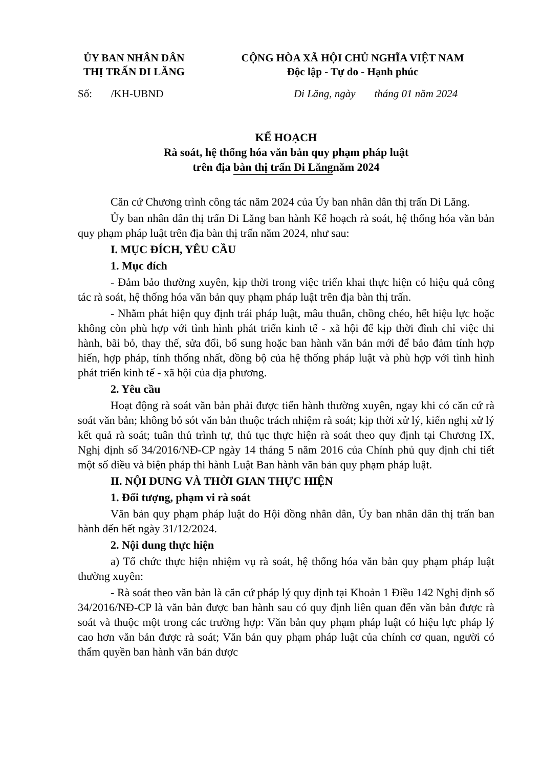ỦY BAN NHÂN DÂN
THỊ TRẤN DI LĂNG
CỘNG HÒA XÃ HỘI CHỦ NGHĨA VIỆT NAM
Độc lập - Tự do - Hạnh phúc
Số: /KH-UBND Di Lăng, ngày tháng 01 năm 2024
KẾ HOẠCH
Rà soát, hệ thống hóa văn bản quy phạm pháp luật
trên địa bàn thị trấn Di Lăng năm 2024
Căn cứ Chương trình công tác năm 2024 của Ủy ban nhân dân thị trấn Di Lăng.
Ủy ban nhân dân thị trấn Di Lăng ban hành Kế hoạch rà soát, hệ thống hóa văn bản quy phạm pháp luật trên địa bàn thị trấn năm 2024, như sau:
I. MỤC ĐÍCH, YÊU CẦU
1. Mục đích
- Đảm bảo thường xuyên, kịp thời trong việc triển khai thực hiện có hiệu quả công tác rà soát, hệ thống hóa văn bản quy phạm pháp luật trên địa bàn thị trấn.
- Nhằm phát hiện quy định trái pháp luật, mâu thuẫn, chồng chéo, hết hiệu lực hoặc không còn phù hợp với tình hình phát triển kinh tế - xã hội để kịp thời đình chỉ việc thi hành, bãi bỏ, thay thế, sửa đổi, bổ sung hoặc ban hành văn bản mới để bảo đảm tính hợp hiến, hợp pháp, tính thống nhất, đồng bộ của hệ thống pháp luật và phù hợp với tình hình phát triển kinh tế - xã hội của địa phương.
2. Yêu cầu
Hoạt động rà soát văn bản phải được tiến hành thường xuyên, ngay khi có căn cứ rà soát văn bản; không bỏ sót văn bản thuộc trách nhiệm rà soát; kịp thời xử lý, kiến nghị xử lý kết quả rà soát; tuân thủ trình tự, thủ tục thực hiện rà soát theo quy định tại Chương IX, Nghị định số 34/2016/NĐ-CP ngày 14 tháng 5 năm 2016 của Chính phủ quy định chi tiết một số điều và biện pháp thi hành Luật Ban hành văn bản quy phạm pháp luật.
II. NỘI DUNG VÀ THỜI GIAN THỰC HIỆN
1. Đối tượng, phạm vi rà soát
Văn bản quy phạm pháp luật do Hội đồng nhân dân, Ủy ban nhân dân thị trấn ban hành đến hết ngày 31/12/2024.
2. Nội dung thực hiện
a) Tổ chức thực hiện nhiệm vụ rà soát, hệ thống hóa văn bản quy phạm pháp luật thường xuyên:
- Rà soát theo văn bản là căn cứ pháp lý quy định tại Khoản 1 Điều 142 Nghị định số 34/2016/NĐ-CP là văn bản được ban hành sau có quy định liên quan đến văn bản được rà soát và thuộc một trong các trường hợp: Văn bản quy phạm pháp luật có hiệu lực pháp lý cao hơn văn bản được rà soát; Văn bản quy phạm pháp luật của chính cơ quan, người có thẩm quyền ban hành văn bản được